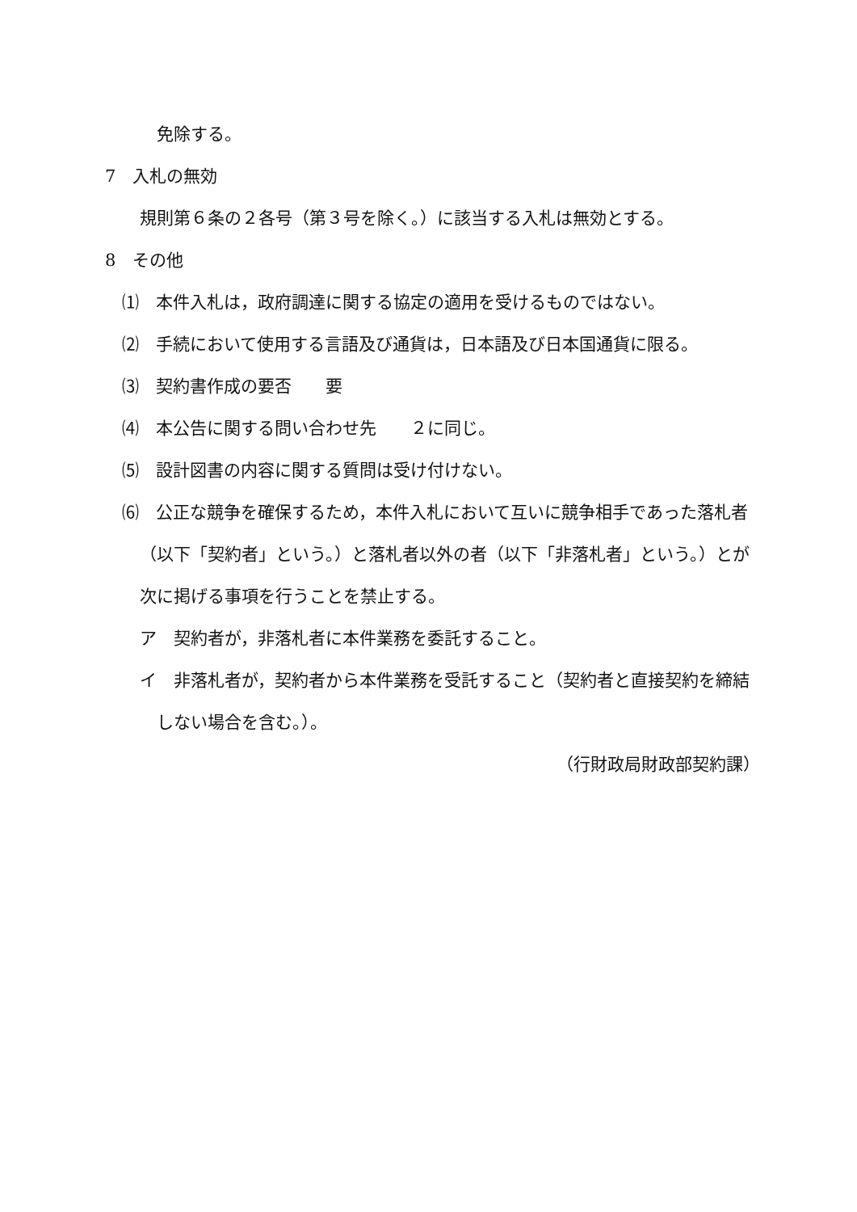免除する。
7　入札の無効
規則第６条の２各号（第３号を除く。）に該当する入札は無効とする。
8　その他
⑴　本件入札は，政府調達に関する協定の適用を受けるものではない。
⑵　手続において使用する言語及び通貨は，日本語及び日本国通貨に限る。
⑶　契約書作成の要否　　要
⑷　本公告に関する問い合わせ先　　２に同じ。
⑸　設計図書の内容に関する質問は受け付けない。
⑹　公正な競争を確保するため，本件入札において互いに競争相手であった落札者
（以下「契約者」という。）と落札者以外の者（以下「非落札者」という。）とが
次に掲げる事項を行うことを禁止する。
ア　契約者が，非落札者に本件業務を委託すること。
イ　非落札者が，契約者から本件業務を受託すること（契約者と直接契約を締結
しない場合を含む。）。
（行財政局財政部契約課）